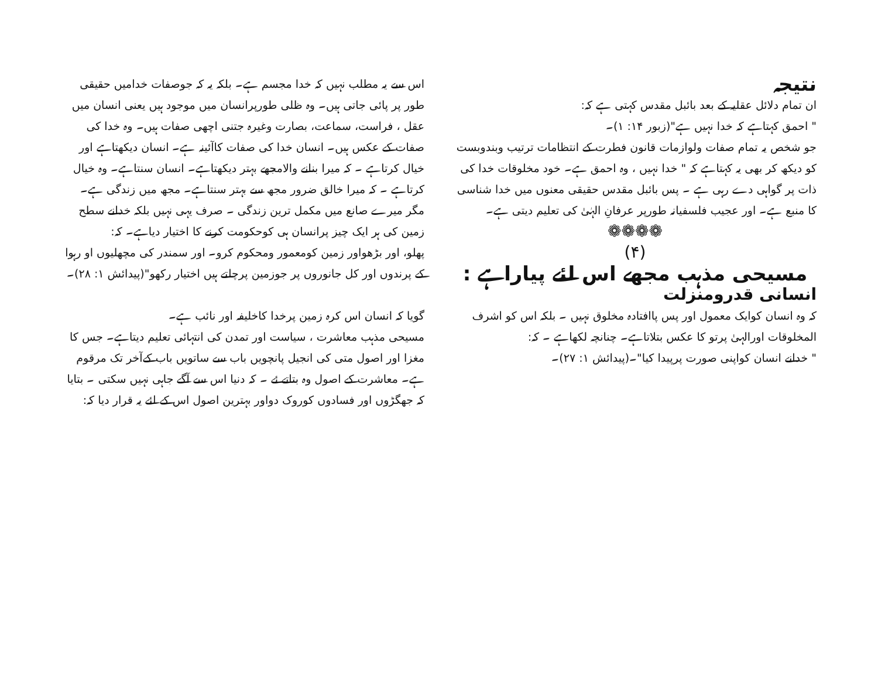نتیجہ
ان تمام دلائل عقلیہ کے بعد بائبل مقدس کہتی ہے کہ:
" احمق کہتاہے کہ خدا نہیں ہے"(زبور ۱۴: ۱)۔
جو شخص یہ تمام صفات ولوازمات قانون فطرت کے انتظامات ترتیب وبندوبست کو دیکھ کر بھی یہ کہتاہے کہ " خدا نہیں ، وہ احمق ہے۔ خود مخلوقات خدا کی ذات پر گواہی دے رہی ہے ۔ پس بائبل مقدس حقیقی معنوں میں خدا شناسی کا منبع ہے۔ اور عجیب فلسفیانہ طورپر عرفانِ الہٰیٰ کی تعلیم دیتی ہے۔
❁❁❁❁
(۴)
مسیحی مذہب مجھے اس لئے پیاراہے :
انسانی قدرومنزلت
کہ وہ انسان کوایک معمول اور پس پاافتادہ مخلوق نہیں ۔ بلکہ اس کو اشرف المخلوقات اورالہیٰ پرتو کا عکس بتلاتاہے۔ چنانچہ لکھاہے ۔ کہ:
" خدانے انسان کواپنی صورت پرپیدا کیا"۔(پیدائش ۱: ۲۷)۔
اس سے یہ مطلب نہیں کہ خدا مجسم ہے۔ بلکہ یہ کہ جوصفات خدامیں حقیقی طور پر پائی جاتی ہیں۔ وہ ظلی طورپرانسان میں موجود ہیں یعنی انسان میں عقل ، فراست، سماعت، بصارت وغیرہ جتنی اچھی صفات ہیں۔ وہ خدا کی صفات کے عکس ہیں۔ انسان خدا کی صفات کاآئینہ ہے۔ انسان دیکھتاہے اور خیال کرتاہے ۔ کہ میرا بنانے والامجھے بہتر دیکھتاہے۔ انسان سنتاہے۔ وہ خیال کرتاہے ۔ کہ میرا خالق ضرور مجھ سے بہتر سنتاہے۔ مجھ میں زندگی ہے۔ مگر میرے صانع میں مکمل ترین زندگی ۔ صرف یہی نہیں بلکہ خدانے سطح زمین کی ہر ایک چیز پرانسان ہی کوحکومت کرنے کا اختیار دیاہے۔ کہ:
پھلو، اور بڑھواور زمین کومعمور ومحکوم کرو۔ اور سمندر کی مچھلیوں او رہوا کے پرندوں اور کل جانوروں پر جوزمین پرچلتے ہیں اختیار رکھو"(پیدائش ۱: ۲۸)۔
گویا کہ انسان اس کرہ زمین پرخدا کاخلیفہ اور نائب ہے۔
مسیحی مذہب معاشرت ، سیاست اور تمدن کی انتہائی تعلیم دیتاہے۔ جس کا مغزا اور اصول متی کی انجیل پانچویں باب سے ساتویں باب کےآخر تک مرقوم ہے۔ معاشرت کے اصول وہ بتاتے ئے ۔ کہ دنیا اس سے آگے جاہی نہیں سکتی ۔ بتایا کہ جھگڑوں اور فسادوں کوروک دواور بہترین اصول اس کے لئے یہ قرار دیا کہ: